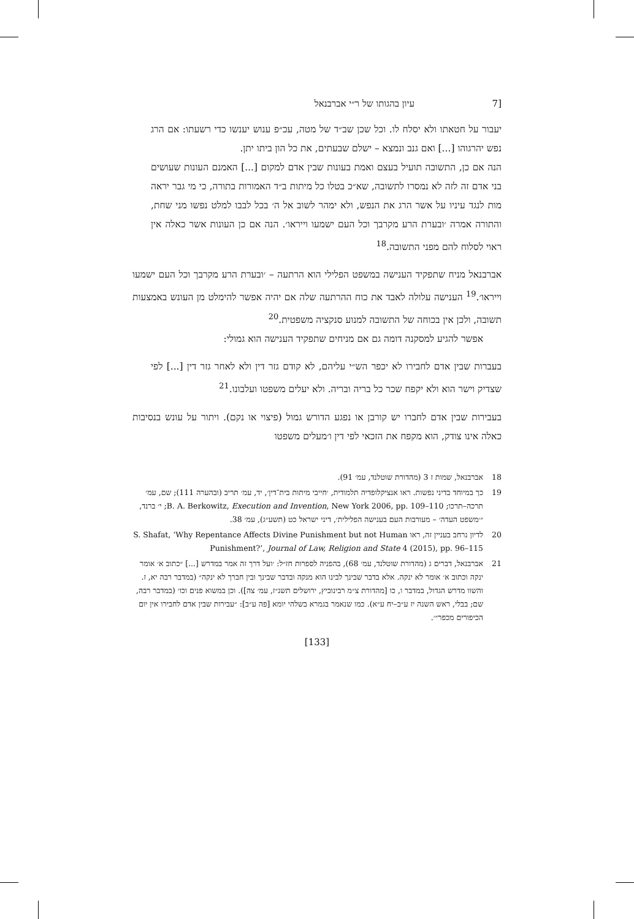[7 עיון בהגותו של ר״י אברבנאל
יעבור על חטאתו ולא יסלח לו. וכל שכן שב״ד של מטה, עכ״פ ענוש יענשו כדי רשעתו: אם הרג נפש יהרגוהו [...] ואם גנב ונמצא – ישלם שבעתים, את כל הון ביתו יתן.
הנה אם כן, התשובה תועיל בעצם ואמת בעונות שבין אדם למקום [...] האמנם העונות שעושים בני אדם זה לזה לא נמסרו לתשובה, שא״כ בטלו כל מיתות ב״ד האמורות בתורה, כי מי גבר יראה מות לנגד עיניו על אשר הרג את הנפש, ולא ימהר לשוב אל ה׳ בכל לבבו למלט נפשו מני שחת, והתורה אמרה ׳ובערת הרע מקרבך וכל העם ישמעו וייראו׳. הנה אם כן העונות אשר כאלה אין ראוי לסלוח להם מפני התשובה.<sup>18</sup>
אברבנאל מניח שתפקיד הענישה במשפט הפלילי הוא הרתעה – ׳ובערת הרע מקרבך וכל העם ישמעו וייראו׳.<sup>19</sup> הענישה עלולה לאבד את כוח ההרתעה שלה אם יהיה אפשר להימלט מן העונש באמצעות תשובה, ולכן אין בכוחה של התשובה למנוע סנקציה משפטית.<sup>20</sup>
אפשר להגיע למסקנה דומה גם אם מניחים שתפקיד הענישה הוא גמולי:
בעברות שבין אדם לחבירו לא יכפר הש״י עליהם, לא קודם גזר דין ולא לאחר גזר דין [...] לפי שצדיק וישר הוא ולא יקפח שכר כל בריה ובריה. ולא יעלים משפטו ועלבונו.<sup>21</sup>
בעבירות שבין אדם לחברו יש קורבן או נפגע הדורש גמול (פיצוי או נקם). ויתור על עונש בנסיבות כאלה אינו צודק, הוא מקפח את הזכאי לפי דין ו׳מעלים משפטו
18 אברבנאל, שמות ז 3 (מהדורת שוטלנד, עמ׳ 91).
19 כך במיוחד בדיני נפשות. ראו אנציקלופדיה תלמודית, ׳חייבי מיתות בית־דין׳, יד, עמ׳ תריב (ובהערה 111); שם, עמ׳ תרכה–תרכו; B. A. Berkowitz, Execution and Invention, New York 2006, pp. 109–110; י׳ ברנד, ״׳משפט העדה׳ – מעורבות העם בענישה הפלילית׳, דיני ישראל כט (תשע״ג), עמ׳ 38.
20 לדיון נרחב בעניין זה, ראו S. Shafat, ‘Why Repentance Affects Divine Punishment but not Human Punishment?’, Journal of Law, Religion and State 4 (2015), pp. 96–115
21 אברבנאל, דברים ג (מהדורת שוטלנד, עמ׳ 68), בהפניה לספרות חז״ל: ׳ועל דרך זה אמר במדרש [...] ״כתוב א׳ אומר ינקה וכתוב א׳ אומר לא ינקה. אלא בדבר שבינך לבינו הוא מנקה ובדבר שבינך ובין חברך לא ינקה״ (במדבר רבה יא, ז. והשוו מדרש הגדול, במדבר ו, כו [מהדורת צ״מ רבינוביץ, ירושלים תשנ״ז, עמ׳ צה]). וכן במשוא פנים וכו׳ (במדבר רבה, שם; בבלי, ראש השנה יז ע״ב–יח ע״א). כמו שנאמר בגמרא בשלהי יומא [פה ע״ב]: ״עבירות שבין אדם לחבירו אין יום הכיפורים מכפר״׳.
[133]